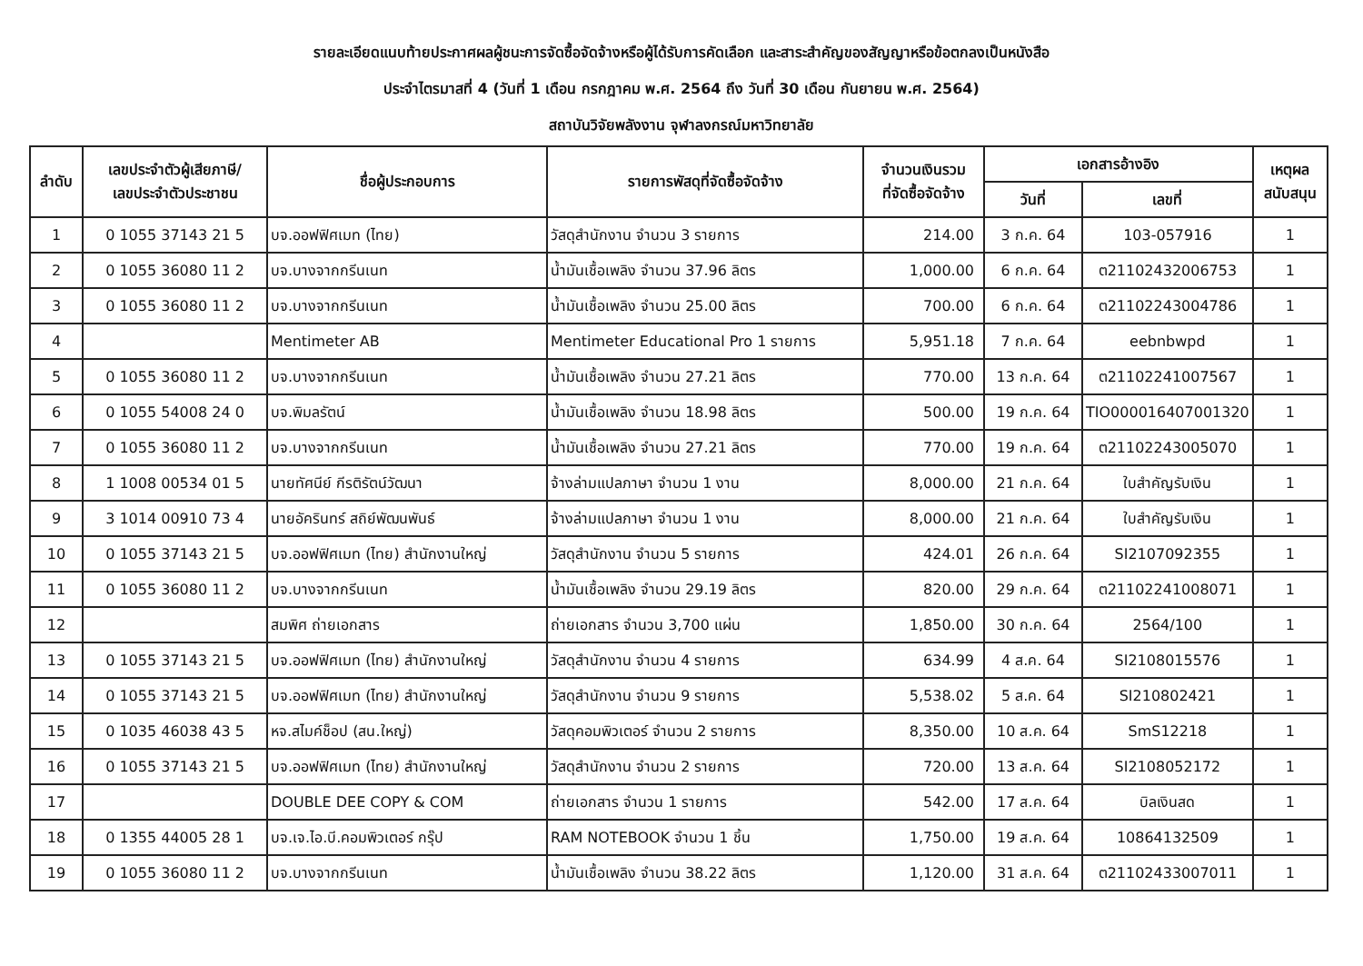รายละเอียดแนบท้ายประกาศผลผู้ชนะการจัดซื้อจัดจ้างหรือผู้ได้รับการคัดเลือก และสาระสำคัญของสัญญาหรือข้อตกลงเป็นหนังสือ
ประจำไตรมาสที่ 4 (วันที่ 1 เดือน กรกฎาคม พ.ศ. 2564 ถึง วันที่ 30 เดือน กันยายน พ.ศ. 2564)
สถาบันวิจัยพลังงาน จุฬาลงกรณ์มหาวิทยาลัย
| ลำดับ | เลขประจำตัวผู้เสียภาษี/ เลขประจำตัวประชาชน | ชื่อผู้ประกอบการ | รายการพัสดุที่จัดซื้อจัดจ้าง | จำนวนเงินรวม ที่จัดซื้อจัดจ้าง | เอกสารอ้างอิง | | เหตุผล สนับสนุน |
| --- | --- | --- | --- | --- | --- | --- | --- |
| | | | | | วันที่ | เลขที่ | |
| 1 | 0 1055 37143 21 5 | บจ.ออฟฟิศเมท (ไทย) | วัสดุสำนักงาน จำนวน 3 รายการ | 214.00 | 3 ก.ค. 64 | 103-057916 | 1 |
| 2 | 0 1055 36080 11 2 | บจ.บางจากกรีนเนท | น้ำมันเชื้อเพลิง จำนวน 37.96 ลิตร | 1,000.00 | 6 ก.ค. 64 | ต21102432006753 | 1 |
| 3 | 0 1055 36080 11 2 | บจ.บางจากกรีนเนท | น้ำมันเชื้อเพลิง จำนวน 25.00 ลิตร | 700.00 | 6 ก.ค. 64 | ต21102243004786 | 1 |
| 4 | | Mentimeter AB | Mentimeter Educational Pro 1 รายการ | 5,951.18 | 7 ก.ค. 64 | eebnbwpd | 1 |
| 5 | 0 1055 36080 11 2 | บจ.บางจากกรีนเนท | น้ำมันเชื้อเพลิง จำนวน 27.21 ลิตร | 770.00 | 13 ก.ค. 64 | ต21102241007567 | 1 |
| 6 | 0 1055 54008 24 0 | บจ.พิมลรัตน์ | น้ำมันเชื้อเพลิง จำนวน 18.98 ลิตร | 500.00 | 19 ก.ค. 64 | TIO000016407001320 | 1 |
| 7 | 0 1055 36080 11 2 | บจ.บางจากกรีนเนท | น้ำมันเชื้อเพลิง จำนวน 27.21 ลิตร | 770.00 | 19 ก.ค. 64 | ต21102243005070 | 1 |
| 8 | 1 1008 00534 01 5 | นายทัศนีย์ กีรติรัตน์วัฒนา | จ้างล่ามแปลภาษา จำนวน 1 งาน | 8,000.00 | 21 ก.ค. 64 | ใบสำคัญรับเงิน | 1 |
| 9 | 3 1014 00910 73 4 | นายอัครินทร์ สถิย์พัฒนพันธ์ | จ้างล่ามแปลภาษา จำนวน 1 งาน | 8,000.00 | 21 ก.ค. 64 | ใบสำคัญรับเงิน | 1 |
| 10 | 0 1055 37143 21 5 | บจ.ออฟฟิศเมท (ไทย) สำนักงานใหญ่ | วัสดุสำนักงาน จำนวน 5 รายการ | 424.01 | 26 ก.ค. 64 | SI2107092355 | 1 |
| 11 | 0 1055 36080 11 2 | บจ.บางจากกรีนเนท | น้ำมันเชื้อเพลิง จำนวน 29.19 ลิตร | 820.00 | 29 ก.ค. 64 | ต21102241008071 | 1 |
| 12 | | สมพิศ ถ่ายเอกสาร | ถ่ายเอกสาร จำนวน 3,700 แผ่น | 1,850.00 | 30 ก.ค. 64 | 2564/100 | 1 |
| 13 | 0 1055 37143 21 5 | บจ.ออฟฟิศเมท (ไทย) สำนักงานใหญ่ | วัสดุสำนักงาน จำนวน 4 รายการ | 634.99 | 4 ส.ค. 64 | SI2108015576 | 1 |
| 14 | 0 1055 37143 21 5 | บจ.ออฟฟิศเมท (ไทย) สำนักงานใหญ่ | วัสดุสำนักงาน จำนวน 9 รายการ | 5,538.02 | 5 ส.ค. 64 | SI210802421 | 1 |
| 15 | 0 1035 46038 43 5 | หจ.สไมค์ช็อป (สน.ใหญ่) | วัสดุคอมพิวเตอร์ จำนวน 2 รายการ | 8,350.00 | 10 ส.ค. 64 | SmS12218 | 1 |
| 16 | 0 1055 37143 21 5 | บจ.ออฟฟิศเมท (ไทย) สำนักงานใหญ่ | วัสดุสำนักงาน จำนวน 2 รายการ | 720.00 | 13 ส.ค. 64 | SI2108052172 | 1 |
| 17 | | DOUBLE DEE COPY & COM | ถ่ายเอกสาร จำนวน 1 รายการ | 542.00 | 17 ส.ค. 64 | บิลเงินสด | 1 |
| 18 | 0 1355 44005 28 1 | บจ.เจ.ไอ.บี.คอมพิวเตอร์ กรุ๊ป | RAM NOTEBOOK จำนวน 1 ชิ้น | 1,750.00 | 19 ส.ค. 64 | 10864132509 | 1 |
| 19 | 0 1055 36080 11 2 | บจ.บางจากกรีนเนท | น้ำมันเชื้อเพลิง จำนวน 38.22 ลิตร | 1,120.00 | 31 ส.ค. 64 | ต21102433007011 | 1 |